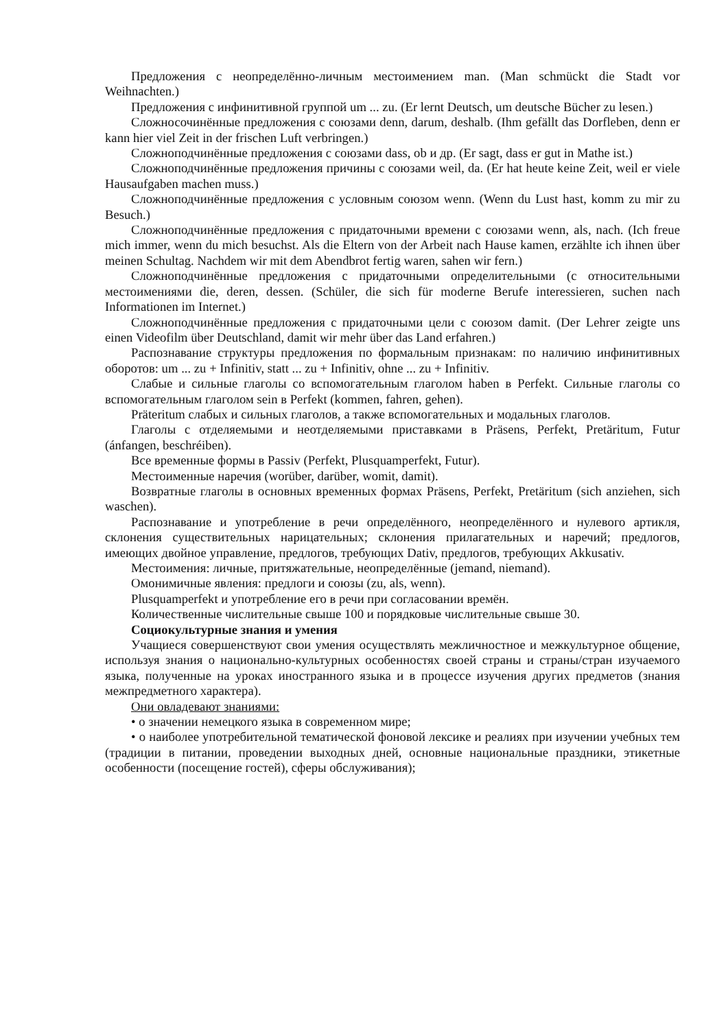Предложения с неопределённо-личным местоимением man. (Man schmückt die Stadt vor Weihnachten.)
Предложения с инфинитивной группой um ... zu. (Er lernt Deutsch, um deutsche Bücher zu lesen.)
Сложносочинённые предложения с союзами denn, darum, deshalb. (Ihm gefällt das Dorfleben, denn er kann hier viel Zeit in der frischen Luft verbringen.)
Сложноподчинённые предложения с союзами dass, ob и др. (Er sagt, dass er gut in Mathe ist.)
Сложноподчинённые предложения причины с союзами weil, da. (Er hat heute keine Zeit, weil er viele Hausaufgaben machen muss.)
Сложноподчинённые предложения с условным союзом wenn. (Wenn du Lust hast, komm zu mir zu Besuch.)
Сложноподчинённые предложения с придаточными времени с союзами wenn, als, nach. (Ich freue mich immer, wenn du mich besuchst. Als die Eltern von der Arbeit nach Hause kamen, erzählte ich ihnen über meinen Schultag. Nachdem wir mit dem Abendbrot fertig waren, sahen wir fern.)
Сложноподчинённые предложения с придаточными определительными (с относительными местоимениями die, deren, dessen. (Schüler, die sich für moderne Berufe interessieren, suchen nach Informationen im Internet.)
Сложноподчинённые предложения с придаточными цели с союзом damit. (Der Lehrer zeigte uns einen Videofilm über Deutschland, damit wir mehr über das Land erfahren.)
Распознавание структуры предложения по формальным признакам: по наличию инфинитивных оборотов: um ... zu + Infinitiv, statt ... zu + Infinitiv, ohne ... zu + Infinitiv.
Слабые и сильные глаголы со вспомогательным глаголом haben в Perfekt. Сильные глаголы со вспомогательным глаголом sein в Perfekt (kommen, fahren, gehen).
Präteritum слабых и сильных глаголов, а также вспомогательных и модальных глаголов.
Глаголы с отделяемыми и неотделяемыми приставками в Präsens, Perfekt, Pretäritum, Futur (ánfangen, beschréiben).
Все временные формы в Passiv (Perfekt, Plusquamperfekt, Futur).
Местоименные наречия (worüber, darüber, womit, damit).
Возвратные глаголы в основных временных формах Präsens, Perfekt, Pretäritum (sich anziehen, sich waschen).
Распознавание и употребление в речи определённого, неопределённого и нулевого артикля, склонения существительных нарицательных; склонения прилагательных и наречий; предлогов, имеющих двойное управление, предлогов, требующих Dativ, предлогов, требующих Akkusativ.
Местоимения: личные, притяжательные, неопределённые (jemand, niemand).
Омонимичные явления: предлоги и союзы (zu, als, wenn).
Plusquamperfekt и употребление его в речи при согласовании времён.
Количественные числительные свыше 100 и порядковые числительные свыше 30.
Социокультурные знания и умения
Учащиеся совершенствуют свои умения осуществлять межличностное и межкультурное общение, используя знания о национально-культурных особенностях своей страны и страны/стран изучаемого языка, полученные на уроках иностранного языка и в процессе изучения других предметов (знания межпредметного характера).
Они овладевают знаниями:
• о значении немецкого языка в современном мире;
• о наиболее употребительной тематической фоновой лексике и реалиях при изучении учебных тем (традиции в питании, проведении выходных дней, основные национальные праздники, этикетные особенности (посещение гостей), сферы обслуживания);